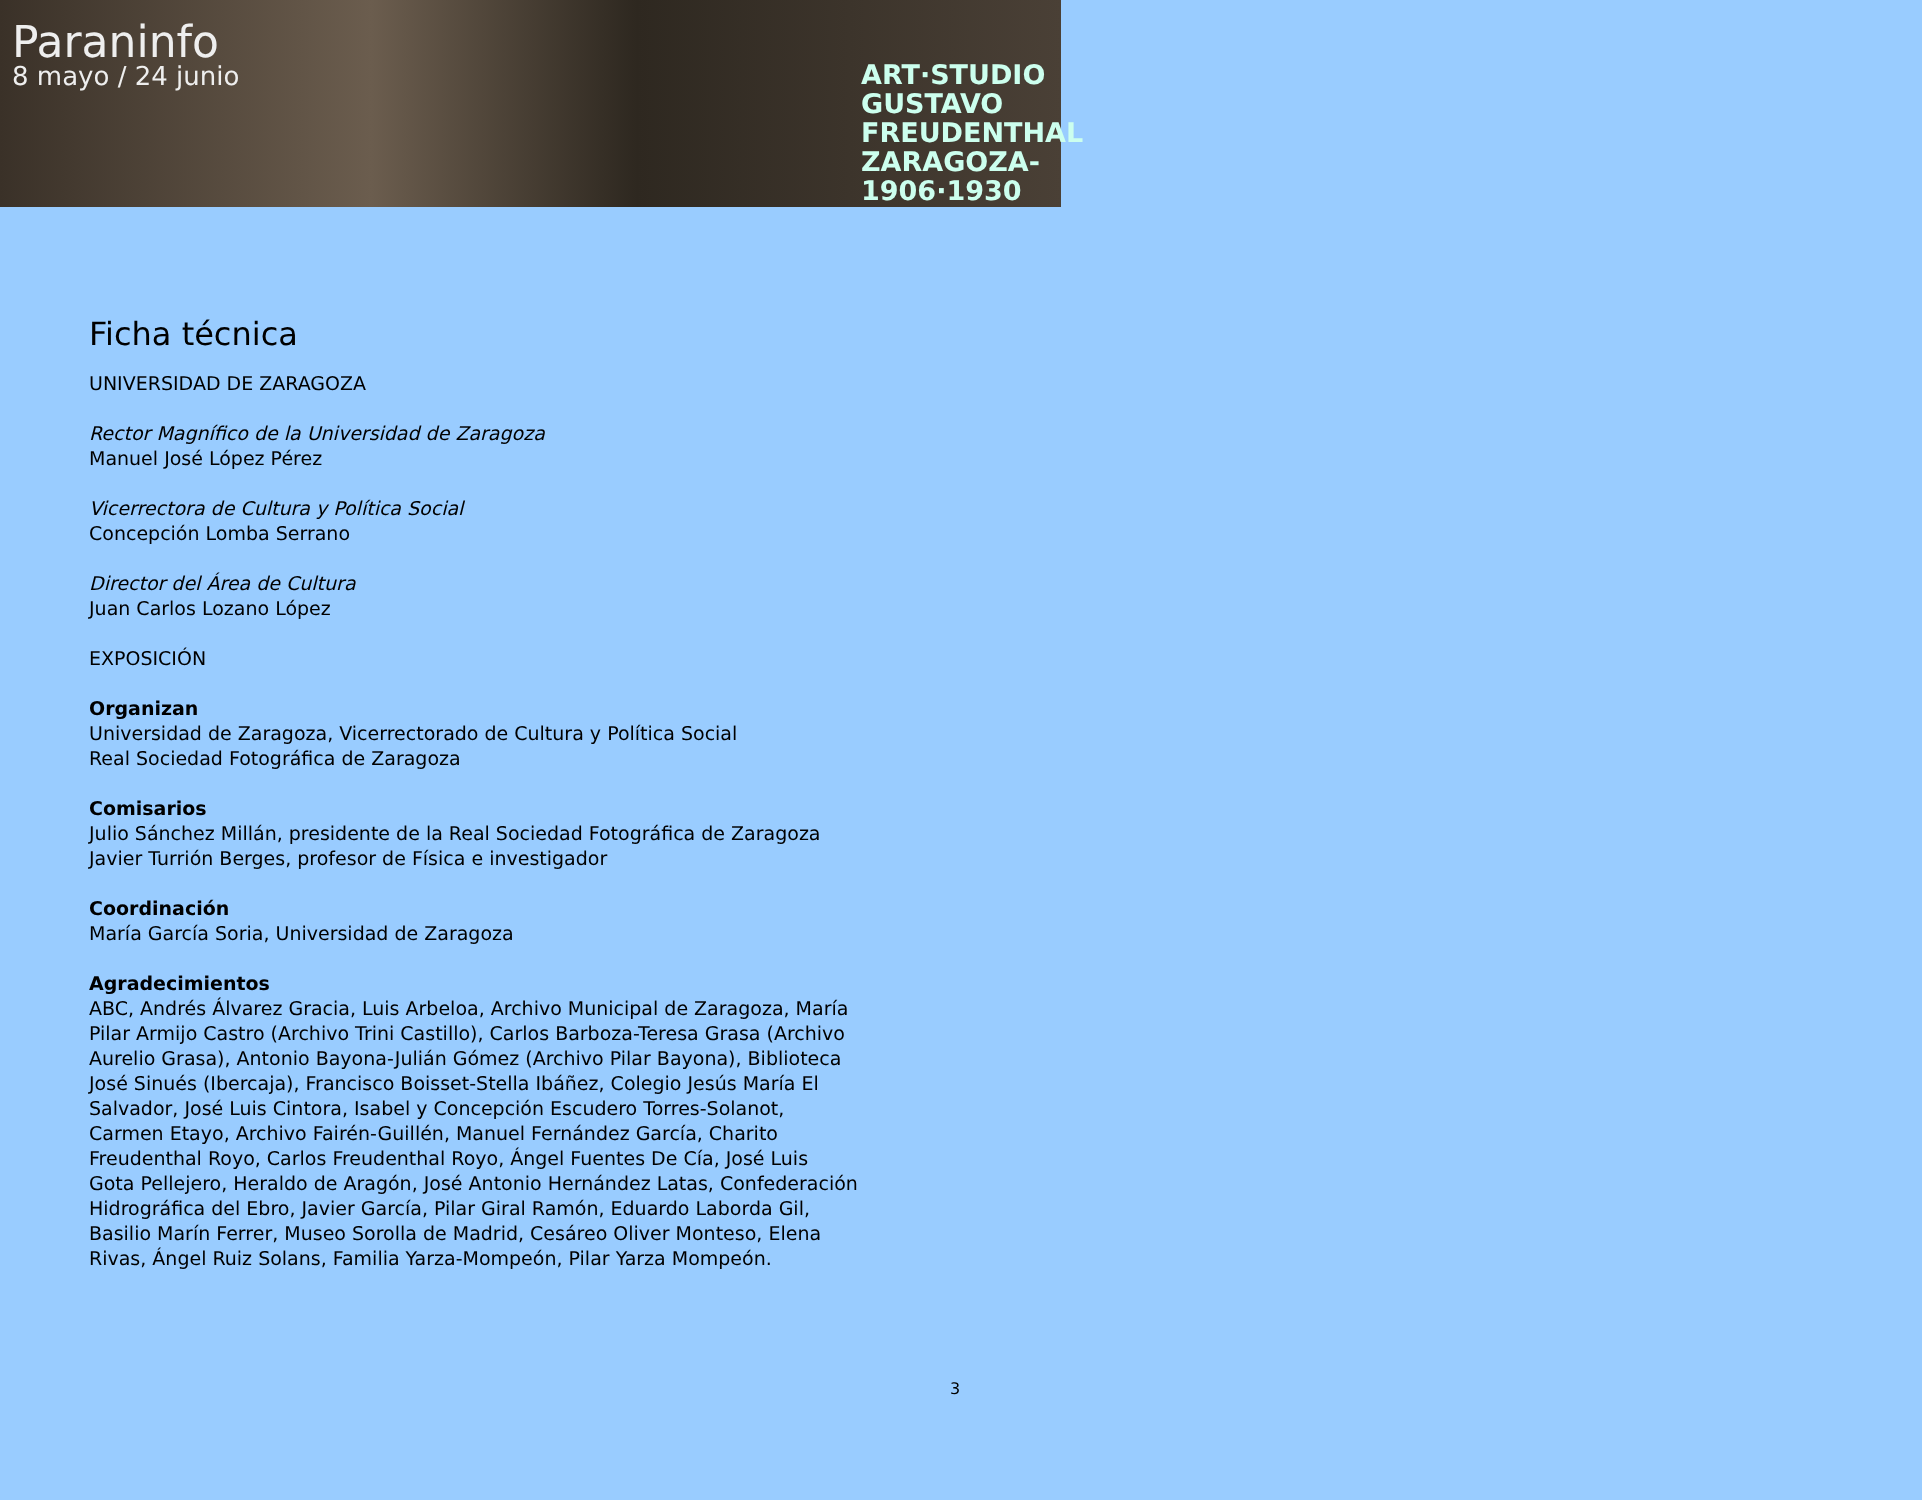Paraninfo
8 mayo / 24 junio
ART·STUDIO GUSTAVO FREUDENTHAL ZARAGOZA- 1906·1930
Ficha técnica
UNIVERSIDAD DE ZARAGOZA
Rector Magnífico de la Universidad de Zaragoza
Manuel José López Pérez
Vicerrectora de Cultura y Política Social
Concepción Lomba Serrano
Director del Área de Cultura
Juan Carlos Lozano López
EXPOSICIÓN
Organizan
Universidad de Zaragoza, Vicerrectorado de Cultura y Política Social
Real Sociedad Fotográfica de Zaragoza
Comisarios
Julio Sánchez Millán, presidente de la Real Sociedad Fotográfica de Zaragoza
Javier Turrión Berges, profesor de Física e investigador
Coordinación
María García Soria, Universidad de Zaragoza
Agradecimientos
ABC, Andrés Álvarez Gracia, Luis Arbeloa, Archivo Municipal de Zaragoza, María Pilar Armijo Castro (Archivo Trini Castillo), Carlos Barboza-Teresa Grasa (Archivo Aurelio Grasa), Antonio Bayona-Julián Gómez (Archivo Pilar Bayona), Biblioteca José Sinués (Ibercaja), Francisco Boisset-Stella Ibáñez, Colegio Jesús María El Salvador, José Luis Cintora, Isabel y Concepción Escudero Torres-Solanot, Carmen Etayo, Archivo Fairén-Guillén, Manuel Fernández García, Charito Freudenthal Royo, Carlos Freudenthal Royo, Ángel Fuentes De Cía, José Luis Gota Pellejero, Heraldo de Aragón, José Antonio Hernández Latas, Confederación Hidrográfica del Ebro, Javier García, Pilar Giral Ramón, Eduardo Laborda Gil, Basilio Marín Ferrer, Museo Sorolla de Madrid, Cesáreo Oliver Monteso, Elena Rivas, Ángel Ruiz Solans, Familia Yarza-Mompeón, Pilar Yarza Mompeón.
3